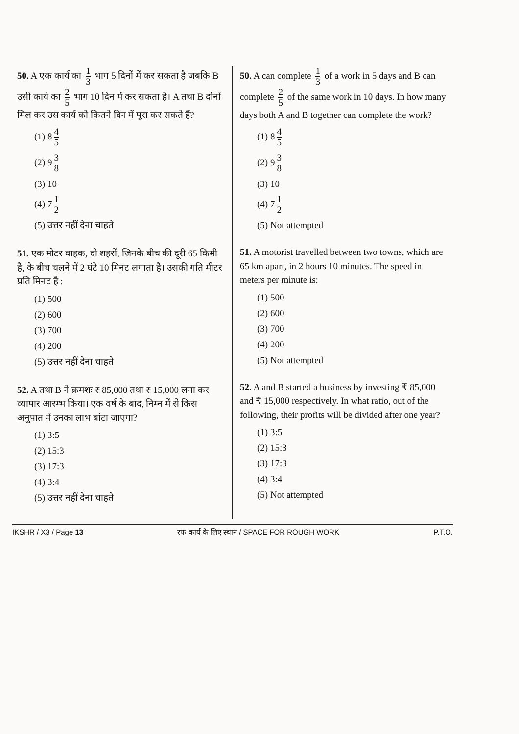50. A एक कार्य का 1 3 भाग 5 दिनों में कर सकता है जबकि B उसी कार्य का 2 5 भाग 10 दिन में कर सकता है। A तथा B दोनों मिल कर उस कार्य को कितने दिन में पूरा कर सकते हैं?
(1) 8 4 5
(2) 9 3 8
(3) 10
(4) 7 1 2
(5) उत्तर नहीं देना चाहते
51. एक मोटर वाहक, दो शहरों, जिनके बीच की दूरी 65 किमी है, के बीच चलने में 2 घंटे 10 मिनट लगाता है। उसकी गति मीटर प्रति मिनट है :
(1) 500
(2) 600
(3) 700
(4) 200
(5) उत्तर नहीं देना चाहते
52. A तथा B ने क्रमशः ₹ 85,000 तथा ₹ 15,000 लगा कर व्यापार आरम्भ किया। एक वर्ष के बाद, निम्न में से किस अनुपात में उनका लाभ बांटा जाएगा?
(1) 3:5
(2) 15:3
(3) 17:3
(4) 3:4
(5) उत्तर नहीं देना चाहते
50. A can complete 1 3 of a work in 5 days and B can complete 2 5 of the same work in 10 days. In how many days both A and B together can complete the work?
(1) 8 4 5
(2) 9 3 8
(3) 10
(4) 7 1 2
(5) Not attempted
51. A motorist travelled between two towns, which are 65 km apart, in 2 hours 10 minutes. The speed in meters per minute is:
(1) 500
(2) 600
(3) 700
(4) 200
(5) Not attempted
52. A and B started a business by investing ₹ 85,000 and ₹ 15,000 respectively. In what ratio, out of the following, their profits will be divided after one year?
(1) 3:5
(2) 15:3
(3) 17:3
(4) 3:4
(5) Not attempted
IKSHR / X3 / Page 13 रफ कार्य के लिए स्थान / SPACE FOR ROUGH WORK P.T.O.